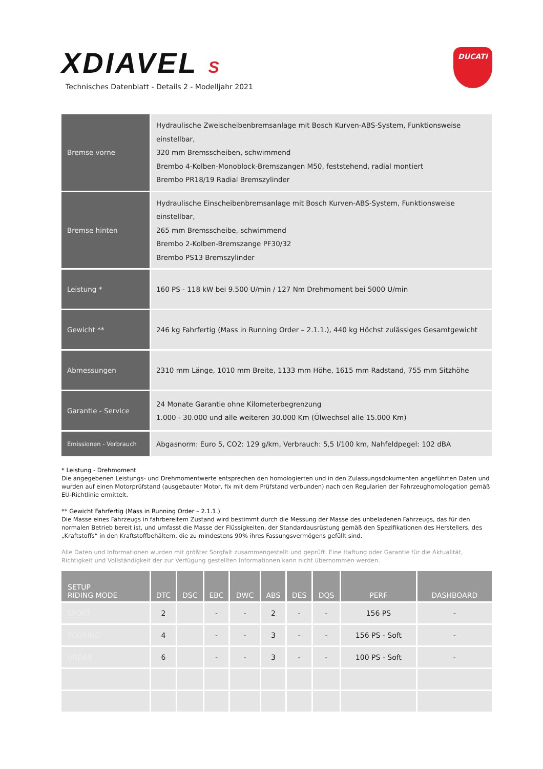XDIAVEL S
Technisches Datenblatt - Details 2 - Modelljahr 2021
DUCATI
| Bremse vorne | Hydraulische Zweischeibenbremsanlage mit Bosch Kurven-ABS-System, Funktionsweise einstellbar, 320 mm Bremsscheiben, schwimmend Brembo 4-Kolben-Monoblock-Bremszangen M50, feststehend, radial montiert Brembo PR18/19 Radial Bremszylinder |
| Bremse hinten | Hydraulische Einscheibenbremsanlage mit Bosch Kurven-ABS-System, Funktionsweise einstellbar, 265 mm Bremsscheibe, schwimmend Brembo 2-Kolben-Bremszange PF30/32 Brembo PS13 Bremszylinder |
| Leistung * | 160 PS - 118 kW bei 9.500 U/min / 127 Nm Drehmoment bei 5000 U/min |
| Gewicht ** | 246 kg Fahrfertig (Mass in Running Order – 2.1.1.), 440 kg Höchst zulässiges Gesamtgewicht |
| Abmessungen | 2310 mm Länge, 1010 mm Breite, 1133 mm Höhe, 1615 mm Radstand, 755 mm Sitzhöhe |
| Garantie - Service | 24 Monate Garantie ohne Kilometerbegrenzung 1.000 - 30.000 und alle weiteren 30.000 Km (Ölwechsel alle 15.000 Km) |
| Emissionen - Verbrauch | Abgasnorm: Euro 5, CO2: 129 g/km, Verbrauch: 5,5 l/100 km, Nahfeldpegel: 102 dBA |
* Leistung - Drehmoment
Die angegebenen Leistungs- und Drehmomentwerte entsprechen den homologierten und in den Zulassungsdokumenten angeführten Daten und wurden auf einen Motorprüfstand (ausgebauter Motor, fix mit dem Prüfstand verbunden) nach den Regularien der Fahrzeughomologation gemäß EU-Richtlinie ermittelt.
** Gewicht Fahrfertig (Mass in Running Order – 2.1.1.)
Die Masse eines Fahrzeugs in fahrbereitem Zustand wird bestimmt durch die Messung der Masse des unbeladenen Fahrzeugs, das für den normalen Betrieb bereit ist, und umfasst die Masse der Flüssigkeiten, der Standardausrüstung gemäß den Spezifikationen des Herstellers, des „Kraftstoffs“ in den Kraftstoffbehältern, die zu mindestens 90% ihres Fassungsvermögens gefüllt sind.
Alle Daten und Informationen wurden mit größter Sorgfalt zusammengestellt und geprüft. Eine Haftung oder Garantie für die Aktualität, Richtigkeit und Vollständigkeit der zur Verfügung gestellten Informationen kann nicht übernommen werden.
| SETUP RIDING MODE | DTC | DSC | EBC | DWC | ABS | DES | DQS | PERF | DASHBOARD |
| --- | --- | --- | --- | --- | --- | --- | --- | --- | --- |
| SPORT | 2 | | - | - | 2 | - | - | 156 PS | - |
| TOURING | 4 | | - | - | 3 | - | - | 156 PS - Soft | - |
| URBAN | 6 | | - | - | 3 | - | - | 100 PS - Soft | - |